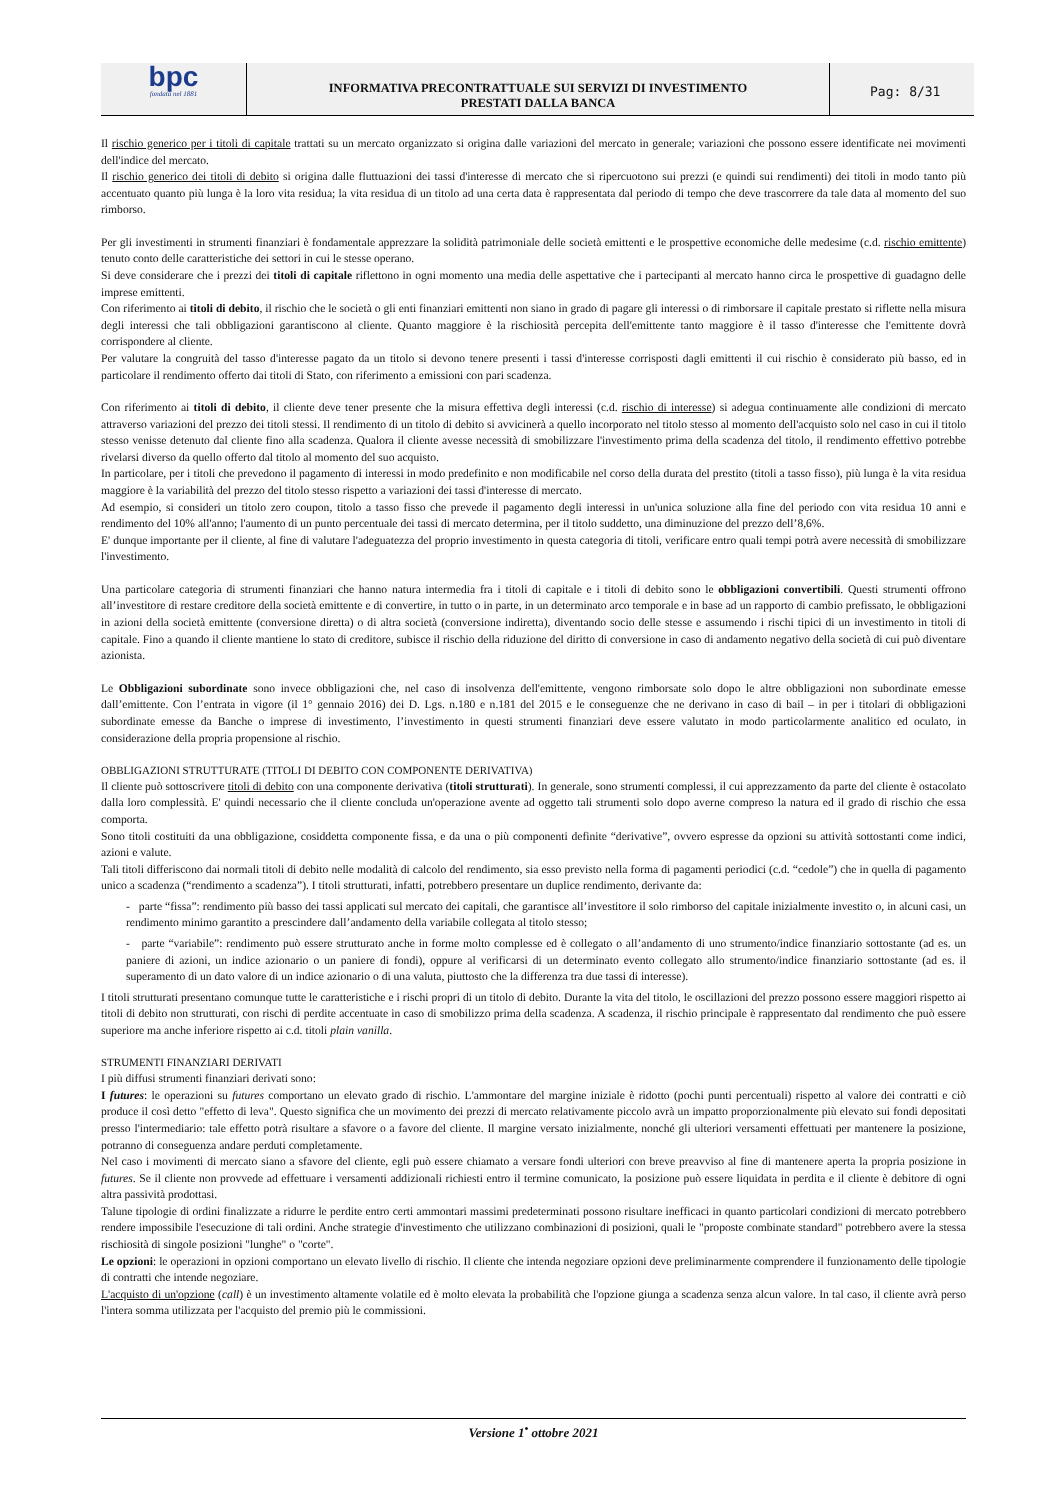bpc
fondata nel 1881
INFORMATIVA PRECONTRATTUALE SUI SERVIZI DI INVESTIMENTO
PRESTATI DALLA BANCA
Pag: 8/31
Il rischio generico per i titoli di capitale trattati su un mercato organizzato si origina dalle variazioni del mercato in generale; variazioni che possono essere identificate nei movimenti dell'indice del mercato.
Il rischio generico dei titoli di debito si origina dalle fluttuazioni dei tassi d'interesse di mercato che si ripercuotono sui prezzi (e quindi sui rendimenti) dei titoli in modo tanto più accentuato quanto più lunga è la loro vita residua; la vita residua di un titolo ad una certa data è rappresentata dal periodo di tempo che deve trascorrere da tale data al momento del suo rimborso.
Per gli investimenti in strumenti finanziari è fondamentale apprezzare la solidità patrimoniale delle società emittenti e le prospettive economiche delle medesime (c.d. rischio emittente) tenuto conto delle caratteristiche dei settori in cui le stesse operano.
Si deve considerare che i prezzi dei titoli di capitale riflettono in ogni momento una media delle aspettative che i partecipanti al mercato hanno circa le prospettive di guadagno delle imprese emittenti.
Con riferimento ai titoli di debito, il rischio che le società o gli enti finanziari emittenti non siano in grado di pagare gli interessi o di rimborsare il capitale prestato si riflette nella misura degli interessi che tali obbligazioni garantiscono al cliente. Quanto maggiore è la rischiosità percepita dell'emittente tanto maggiore è il tasso d'interesse che l'emittente dovrà corrispondere al cliente.
Per valutare la congruità del tasso d'interesse pagato da un titolo si devono tenere presenti i tassi d'interesse corrisposti dagli emittenti il cui rischio è considerato più basso, ed in particolare il rendimento offerto dai titoli di Stato, con riferimento a emissioni con pari scadenza.
Con riferimento ai titoli di debito, il cliente deve tener presente che la misura effettiva degli interessi (c.d. rischio di interesse) si adegua continuamente alle condizioni di mercato attraverso variazioni del prezzo dei titoli stessi. Il rendimento di un titolo di debito si avvicinerà a quello incorporato nel titolo stesso al momento dell'acquisto solo nel caso in cui il titolo stesso venisse detenuto dal cliente fino alla scadenza. Qualora il cliente avesse necessità di smobilizzare l'investimento prima della scadenza del titolo, il rendimento effettivo potrebbe rivelarsi diverso da quello offerto dal titolo al momento del suo acquisto.
In particolare, per i titoli che prevedono il pagamento di interessi in modo predefinito e non modificabile nel corso della durata del prestito (titoli a tasso fisso), più lunga è la vita residua maggiore è la variabilità del prezzo del titolo stesso rispetto a variazioni dei tassi d'interesse di mercato.
Ad esempio, si consideri un titolo zero coupon, titolo a tasso fisso che prevede il pagamento degli interessi in un'unica soluzione alla fine del periodo con vita residua 10 anni e rendimento del 10% all'anno; l'aumento di un punto percentuale dei tassi di mercato determina, per il titolo suddetto, una diminuzione del prezzo dell’8,6%.
E' dunque importante per il cliente, al fine di valutare l'adeguatezza del proprio investimento in questa categoria di titoli, verificare entro quali tempi potrà avere necessità di smobilizzare l'investimento.
Una particolare categoria di strumenti finanziari che hanno natura intermedia fra i titoli di capitale e i titoli di debito sono le obbligazioni convertibili. Questi strumenti offrono all’investitore di restare creditore della società emittente e di convertire, in tutto o in parte, in un determinato arco temporale e in base ad un rapporto di cambio prefissato, le obbligazioni in azioni della società emittente (conversione diretta) o di altra società (conversione indiretta), diventando socio delle stesse e assumendo i rischi tipici di un investimento in titoli di capitale. Fino a quando il cliente mantiene lo stato di creditore, subisce il rischio della riduzione del diritto di conversione in caso di andamento negativo della società di cui può diventare azionista.
Le Obbligazioni subordinate sono invece obbligazioni che, nel caso di insolvenza dell'emittente, vengono rimborsate solo dopo le altre obbligazioni non subordinate emesse dall’emittente. Con l’entrata in vigore (il 1° gennaio 2016) dei D. Lgs. n.180 e n.181 del 2015 e le conseguenze che ne derivano in caso di bail – in per i titolari di obbligazioni subordinate emesse da Banche o imprese di investimento, l’investimento in questi strumenti finanziari deve essere valutato in modo particolarmente analitico ed oculato, in considerazione della propria propensione al rischio.
OBBLIGAZIONI STRUTTURATE (TITOLI DI DEBITO CON COMPONENTE DERIVATIVA)
Il cliente può sottoscrivere titoli di debito con una componente derivativa (titoli strutturati). In generale, sono strumenti complessi, il cui apprezzamento da parte del cliente è ostacolato dalla loro complessità. E' quindi necessario che il cliente concluda un'operazione avente ad oggetto tali strumenti solo dopo averne compreso la natura ed il grado di rischio che essa comporta.
Sono titoli costituiti da una obbligazione, cosiddetta componente fissa, e da una o più componenti definite “derivative”, ovvero espresse da opzioni su attività sottostanti come indici, azioni e valute.
Tali titoli differiscono dai normali titoli di debito nelle modalità di calcolo del rendimento, sia esso previsto nella forma di pagamenti periodici (c.d. “cedole”) che in quella di pagamento unico a scadenza (“rendimento a scadenza”). I titoli strutturati, infatti, potrebbero presentare un duplice rendimento, derivante da:
- parte “fissa”: rendimento più basso dei tassi applicati sul mercato dei capitali, che garantisce all’investitore il solo rimborso del capitale inizialmente investito o, in alcuni casi, un rendimento minimo garantito a prescindere dall’andamento della variabile collegata al titolo stesso;
- parte “variabile”: rendimento può essere strutturato anche in forme molto complesse ed è collegato o all’andamento di uno strumento/indice finanziario sottostante (ad es. un paniere di azioni, un indice azionario o un paniere di fondi), oppure al verificarsi di un determinato evento collegato allo strumento/indice finanziario sottostante (ad es. il superamento di un dato valore di un indice azionario o di una valuta, piuttosto che la differenza tra due tassi di interesse).
I titoli strutturati presentano comunque tutte le caratteristiche e i rischi propri di un titolo di debito. Durante la vita del titolo, le oscillazioni del prezzo possono essere maggiori rispetto ai titoli di debito non strutturati, con rischi di perdite accentuate in caso di smobilizzo prima della scadenza. A scadenza, il rischio principale è rappresentato dal rendimento che può essere superiore ma anche inferiore rispetto ai c.d. titoli plain vanilla.
STRUMENTI FINANZIARI DERIVATI
I più diffusi strumenti finanziari derivati sono:
I futures: le operazioni su futures comportano un elevato grado di rischio. L'ammontare del margine iniziale è ridotto (pochi punti percentuali) rispetto al valore dei contratti e ciò produce il così detto "effetto di leva". Questo significa che un movimento dei prezzi di mercato relativamente piccolo avrà un impatto proporzionalmente più elevato sui fondi depositati presso l'intermediario: tale effetto potrà risultare a sfavore o a favore del cliente. Il margine versato inizialmente, nonché gli ulteriori versamenti effettuati per mantenere la posizione, potranno di conseguenza andare perduti completamente.
Nel caso i movimenti di mercato siano a sfavore del cliente, egli può essere chiamato a versare fondi ulteriori con breve preavviso al fine di mantenere aperta la propria posizione in futures. Se il cliente non provvede ad effettuare i versamenti addizionali richiesti entro il termine comunicato, la posizione può essere liquidata in perdita e il cliente è debitore di ogni altra passività prodottasi.
Talune tipologie di ordini finalizzate a ridurre le perdite entro certi ammontari massimi predeterminati possono risultare inefficaci in quanto particolari condizioni di mercato potrebbero rendere impossibile l'esecuzione di tali ordini. Anche strategie d'investimento che utilizzano combinazioni di posizioni, quali le "proposte combinate standard" potrebbero avere la stessa rischiosità di singole posizioni "lunghe" o "corte".
Le opzioni: le operazioni in opzioni comportano un elevato livello di rischio. Il cliente che intenda negoziare opzioni deve preliminarmente comprendere il funzionamento delle tipologie di contratti che intende negoziare.
L'acquisto di un'opzione (call) è un investimento altamente volatile ed è molto elevata la probabilità che l'opzione giunga a scadenza senza alcun valore. In tal caso, il cliente avrà perso l'intera somma utilizzata per l'acquisto del premio più le commissioni.
Versione 1<sup>•</sup> ottobre 2021